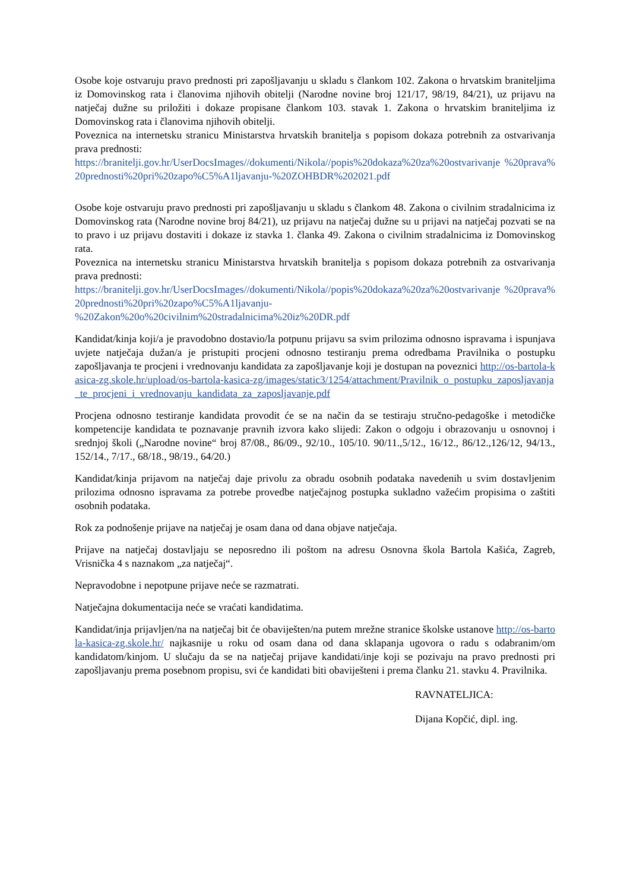Osobe koje ostvaruju pravo prednosti pri zapošljavanju u skladu s člankom 102. Zakona o hrvatskim braniteljima iz Domovinskog rata i članovima njihovih obitelji (Narodne novine broj 121/17, 98/19, 84/21), uz prijavu na natječaj dužne su priložiti i dokaze propisane člankom 103. stavak 1. Zakona o hrvatskim braniteljima iz Domovinskog rata i članovima njihovih obitelji.
Poveznica na internetsku stranicu Ministarstva hrvatskih branitelja s popisom dokaza potrebnih za ostvarivanja prava prednosti:
https://branitelji.gov.hr/UserDocsImages//dokumenti/Nikola//popis%20dokaza%20za%20ostvarivanje %20prava%20prednosti%20pri%20zapo%C5%A1ljavanju-%20ZOHBDR%202021.pdf
Osobe koje ostvaruju pravo prednosti pri zapošljavanju u skladu s člankom 48. Zakona o civilnim stradalnicima iz Domovinskog rata (Narodne novine broj 84/21), uz prijavu na natječaj dužne su u prijavi na natječaj pozvati se na to pravo i uz prijavu dostaviti i dokaze iz stavka 1. članka 49. Zakona o civilnim stradalnicima iz Domovinskog rata.
Poveznica na internetsku stranicu Ministarstva hrvatskih branitelja s popisom dokaza potrebnih za ostvarivanja prava prednosti:
https://branitelji.gov.hr/UserDocsImages//dokumenti/Nikola//popis%20dokaza%20za%20ostvarivanje %20prava%20prednosti%20pri%20zapo%C5%A1ljavanju-
%20Zakon%20o%20civilnim%20stradalnicima%20iz%20DR.pdf
Kandidat/kinja koji/a je pravodobno dostavio/la potpunu prijavu sa svim prilozima odnosno ispravama i ispunjava uvjete natječaja dužan/a je pristupiti procjeni odnosno testiranju prema odredbama Pravilnika o postupku zapošljavanja te procjeni i vrednovanju kandidata za zapošljavanje koji je dostupan na poveznici http://os-bartola-kasica-zg.skole.hr/upload/os-bartola-kasica-zg/images/static3/1254/attachment/Pravilnik_o_postupku_zaposljavanja_te_procjeni_i_vrednovanju_kandidata_za_zaposljavanje.pdf
Procjena odnosno testiranje kandidata provodit će se na način da se testiraju stručno-pedagoške i metodičke kompetencije kandidata te poznavanje pravnih izvora kako slijedi: Zakon o odgoju i obrazovanju u osnovnoj i srednjoj školi („Narodne novine“ broj 87/08., 86/09., 92/10., 105/10. 90/11.,5/12., 16/12., 86/12.,126/12, 94/13., 152/14., 7/17., 68/18., 98/19., 64/20.)
Kandidat/kinja prijavom na natječaj daje privolu za obradu osobnih podataka navedenih u svim dostavljenim prilozima odnosno ispravama za potrebe provedbe natječajnog postupka sukladno važećim propisima o zaštiti osobnih podataka.
Rok za podnošenje prijave na natječaj je osam dana od dana objave natječaja.
Prijave na natječaj dostavljaju se neposredno ili poštom na adresu Osnovna škola Bartola Kašića, Zagreb, Vrisnička 4 s naznakom „za natječaj“.
Nepravodobne i nepotpune prijave neće se razmatrati.
Natječajna dokumentacija neće se vraćati kandidatima.
Kandidat/inja prijavljen/na na natječaj bit će obaviješten/na putem mrežne stranice školske ustanove http://os-bartola-kasica-zg.skole.hr/ najkasnije u roku od osam dana od dana sklapanja ugovora o radu s odabranim/om kandidatom/kinjom. U slučaju da se na natječaj prijave kandidati/inje koji se pozivaju na pravo prednosti pri zapošljavanju prema posebnom propisu, svi će kandidati biti obaviješteni i prema članku 21. stavku 4. Pravilnika.
RAVNATELJICA:
Dijana Kopčić, dipl. ing.